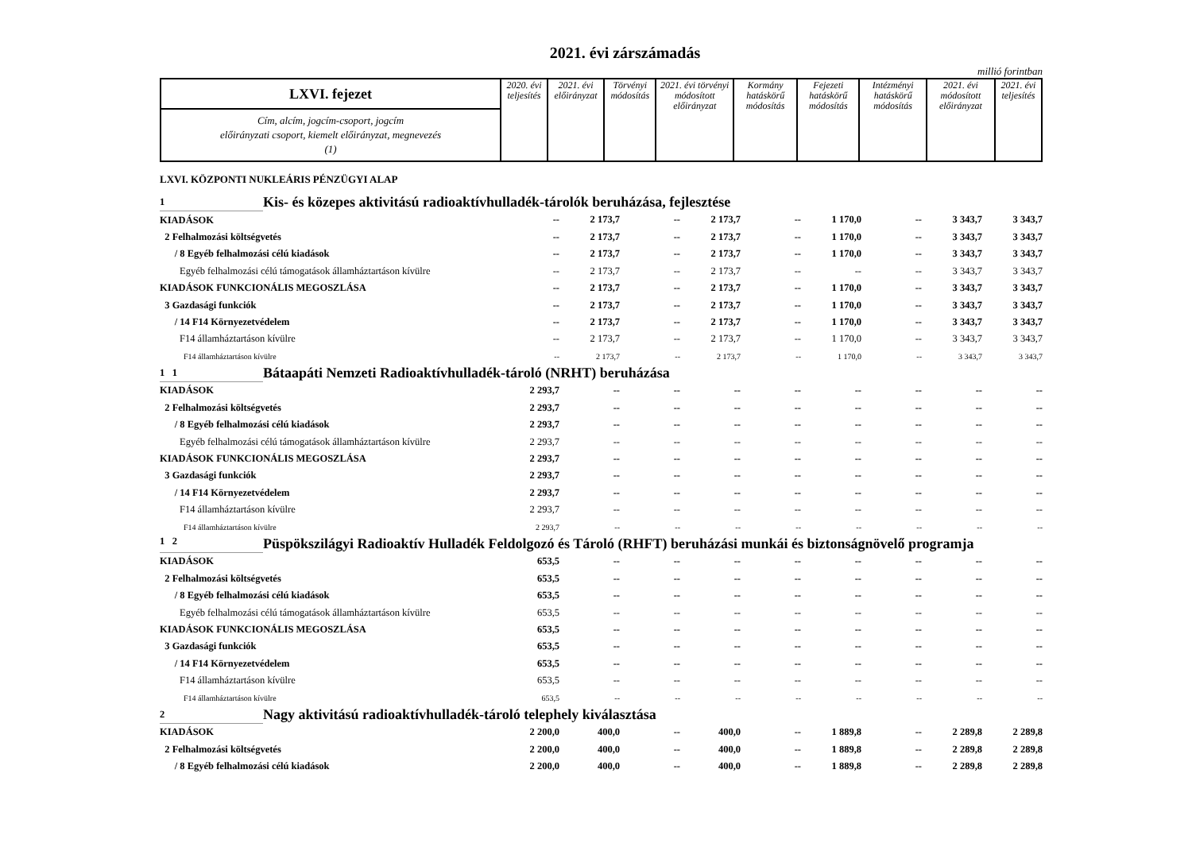2021. évi zárszámadás
millió forintban
| LXVI. fejezet | 2020. évi teljesítés | 2021. évi előirányzat | Törvényi módosítás | 2021. évi törvényi módosított előirányzat | Kormány hatáskörű módosítás | Fejezeti hatáskörű módosítás | Intézményi hatáskörű módosítás | 2021. évi módosított előirányzat | 2021. évi teljesítés |
| Cím, alcím, jogcím-csoport, jogcím előirányzati csoport, kiemelt előirányzat, megnevezés (1) | | | | | | | | | |
LXVI. KÖZPONTI NUKLEÁRIS PÉNZÜGYI ALAP
| 1 | Kis- és közepes aktivitású radioaktívhulladék-tárolók beruházása, fejlesztése | | | | | | | | | |
| KIADÁSOK | | -- | 2 173,7 | -- | 2 173,7 | -- | 1 170,0 | -- | 3 343,7 | 3 343,7 |
| 2 Felhalmozási költségvetés | | -- | 2 173,7 | -- | 2 173,7 | -- | 1 170,0 | -- | 3 343,7 | 3 343,7 |
| / 8 Egyéb felhalmozási célú kiadások | | -- | 2 173,7 | -- | 2 173,7 | -- | 1 170,0 | -- | 3 343,7 | 3 343,7 |
| Egyéb felhalmozási célú támogatások államháztartáson kívülre | | -- | 2 173,7 | -- | 2 173,7 | -- | -- | -- | 3 343,7 | 3 343,7 |
| KIADÁSOK FUNKCIONÁLIS MEGOSZLÁSA | | -- | 2 173,7 | -- | 2 173,7 | -- | 1 170,0 | -- | 3 343,7 | 3 343,7 |
| 3 Gazdasági funkciók | | -- | 2 173,7 | -- | 2 173,7 | -- | 1 170,0 | -- | 3 343,7 | 3 343,7 |
| / 14 F14 Környezetvédelem | | -- | 2 173,7 | -- | 2 173,7 | -- | 1 170,0 | -- | 3 343,7 | 3 343,7 |
| F14 államháztartáson kívülre | | -- | 2 173,7 | -- | 2 173,7 | -- | 1 170,0 | -- | 3 343,7 | 3 343,7 |
| F14 államháztartáson kívülre | | -- | 2 173,7 | -- | 2 173,7 | -- | 1 170,0 | -- | 3 343,7 | 3 343,7 |
| 1 1 | Bátaapáti Nemzeti Radioaktívhulladék-tároló (NRHT) beruházása | | | | | | | | | |
| KIADÁSOK | | 2 293,7 | -- | -- | -- | -- | -- | -- | -- | -- |
| 2 Felhalmozási költségvetés | | 2 293,7 | -- | -- | -- | -- | -- | -- | -- | -- |
| / 8 Egyéb felhalmozási célú kiadások | | 2 293,7 | -- | -- | -- | -- | -- | -- | -- | -- |
| Egyéb felhalmozási célú támogatások államháztartáson kívülre | | 2 293,7 | -- | -- | -- | -- | -- | -- | -- | -- |
| KIADÁSOK FUNKCIONÁLIS MEGOSZLÁSA | | 2 293,7 | -- | -- | -- | -- | -- | -- | -- | -- |
| 3 Gazdasági funkciók | | 2 293,7 | -- | -- | -- | -- | -- | -- | -- | -- |
| / 14 F14 Környezetvédelem | | 2 293,7 | -- | -- | -- | -- | -- | -- | -- | -- |
| F14 államháztartáson kívülre | | 2 293,7 | -- | -- | -- | -- | -- | -- | -- | -- |
| F14 államháztartáson kívülre | | 2 293,7 | -- | -- | -- | -- | -- | -- | -- | -- |
| 1 2 | Püspökszilágyi Radioaktív Hulladék Feldolgozó és Tároló (RHFT) beruházási munkái és biztonságnövelő programja | | | | | | | | | |
| KIADÁSOK | | 653,5 | -- | -- | -- | -- | -- | -- | -- | -- |
| 2 Felhalmozási költségvetés | | 653,5 | -- | -- | -- | -- | -- | -- | -- | -- |
| / 8 Egyéb felhalmozási célú kiadások | | 653,5 | -- | -- | -- | -- | -- | -- | -- | -- |
| Egyéb felhalmozási célú támogatások államháztartáson kívülre | | 653,5 | -- | -- | -- | -- | -- | -- | -- | -- |
| KIADÁSOK FUNKCIONÁLIS MEGOSZLÁSA | | 653,5 | -- | -- | -- | -- | -- | -- | -- | -- |
| 3 Gazdasági funkciók | | 653,5 | -- | -- | -- | -- | -- | -- | -- | -- |
| / 14 F14 Környezetvédelem | | 653,5 | -- | -- | -- | -- | -- | -- | -- | -- |
| F14 államháztartáson kívülre | | 653,5 | -- | -- | -- | -- | -- | -- | -- | -- |
| F14 államháztartáson kívülre | | 653,5 | -- | -- | -- | -- | -- | -- | -- | -- |
| 2 | Nagy aktivitású radioaktívhulladék-tároló telephely kiválasztása | | | | | | | | | |
| KIADÁSOK | | 2 200,0 | 400,0 | -- | 400,0 | -- | 1 889,8 | -- | 2 289,8 | 2 289,8 |
| 2 Felhalmozási költségvetés | | 2 200,0 | 400,0 | -- | 400,0 | -- | 1 889,8 | -- | 2 289,8 | 2 289,8 |
| / 8 Egyéb felhalmozási célú kiadások | | 2 200,0 | 400,0 | -- | 400,0 | -- | 1 889,8 | -- | 2 289,8 | 2 289,8 |